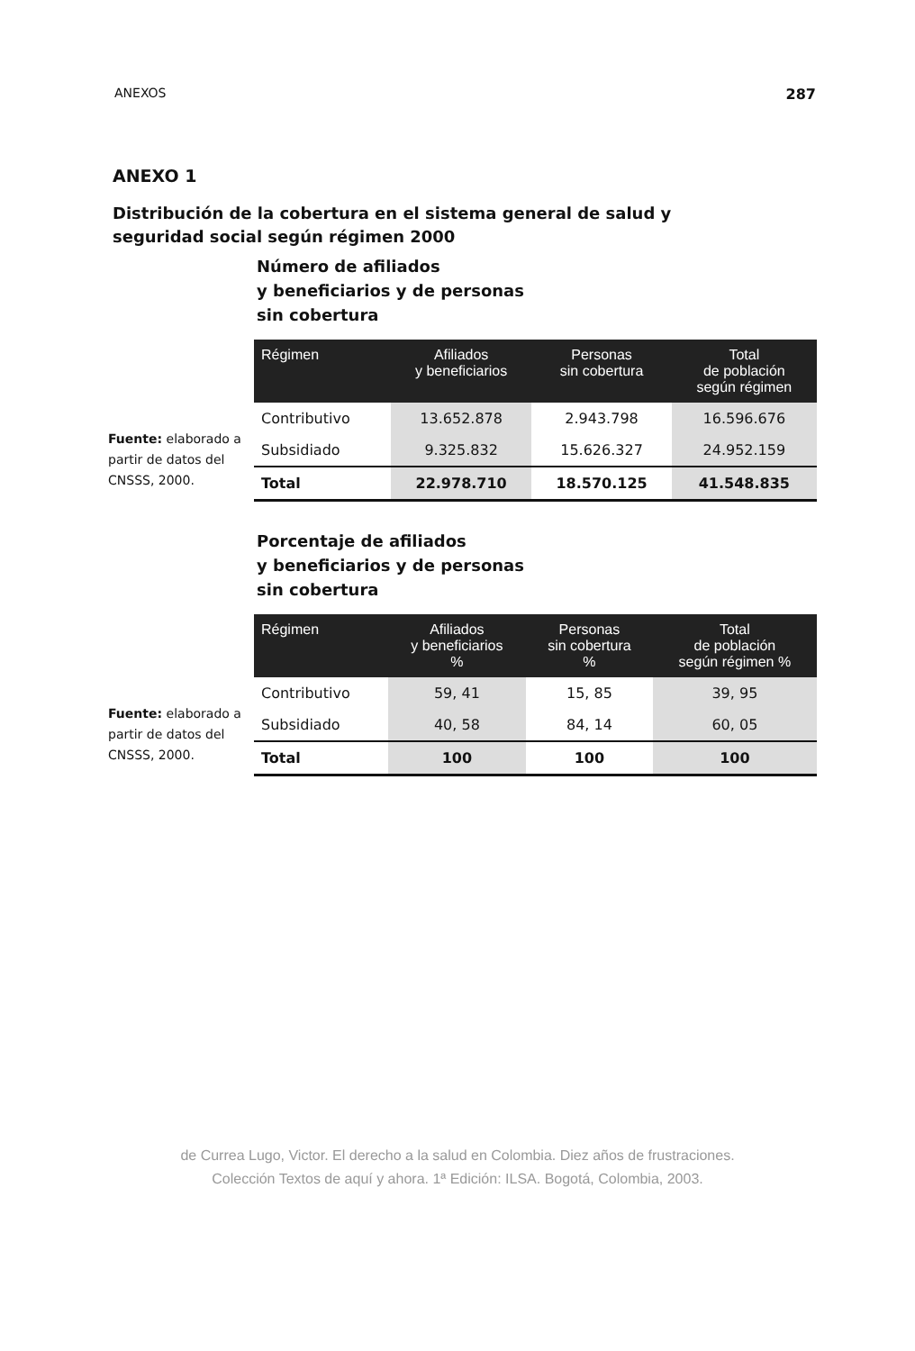ANEXOS 287
ANEXO 1
Distribución de la cobertura en el sistema general de salud y seguridad social según régimen 2000
Fuente: elaborado a partir de datos del CNSSS, 2000.
Número de afiliados
y beneficiarios y de personas
sin cobertura
| Régimen | Afiliados y beneficiarios | Personas sin cobertura | Total de población según régimen |
| --- | --- | --- | --- |
| Contributivo | 13.652.878 | 2.943.798 | 16.596.676 |
| Subsidiado | 9.325.832 | 15.626.327 | 24.952.159 |
| Total | 22.978.710 | 18.570.125 | 41.548.835 |
Fuente: elaborado a partir de datos del CNSSS, 2000.
Porcentaje de afiliados
y beneficiarios y de personas
sin cobertura
| Régimen | Afiliados y beneficiarios % | Personas sin cobertura % | Total de población según régimen % |
| --- | --- | --- | --- |
| Contributivo | 59, 41 | 15, 85 | 39, 95 |
| Subsidiado | 40, 58 | 84, 14 | 60, 05 |
| Total | 100 | 100 | 100 |
de Currea Lugo, Victor. El derecho a la salud en Colombia. Diez años de frustraciones.
Colección Textos de aquí y ahora. 1ª Edición: ILSA. Bogotá, Colombia, 2003.